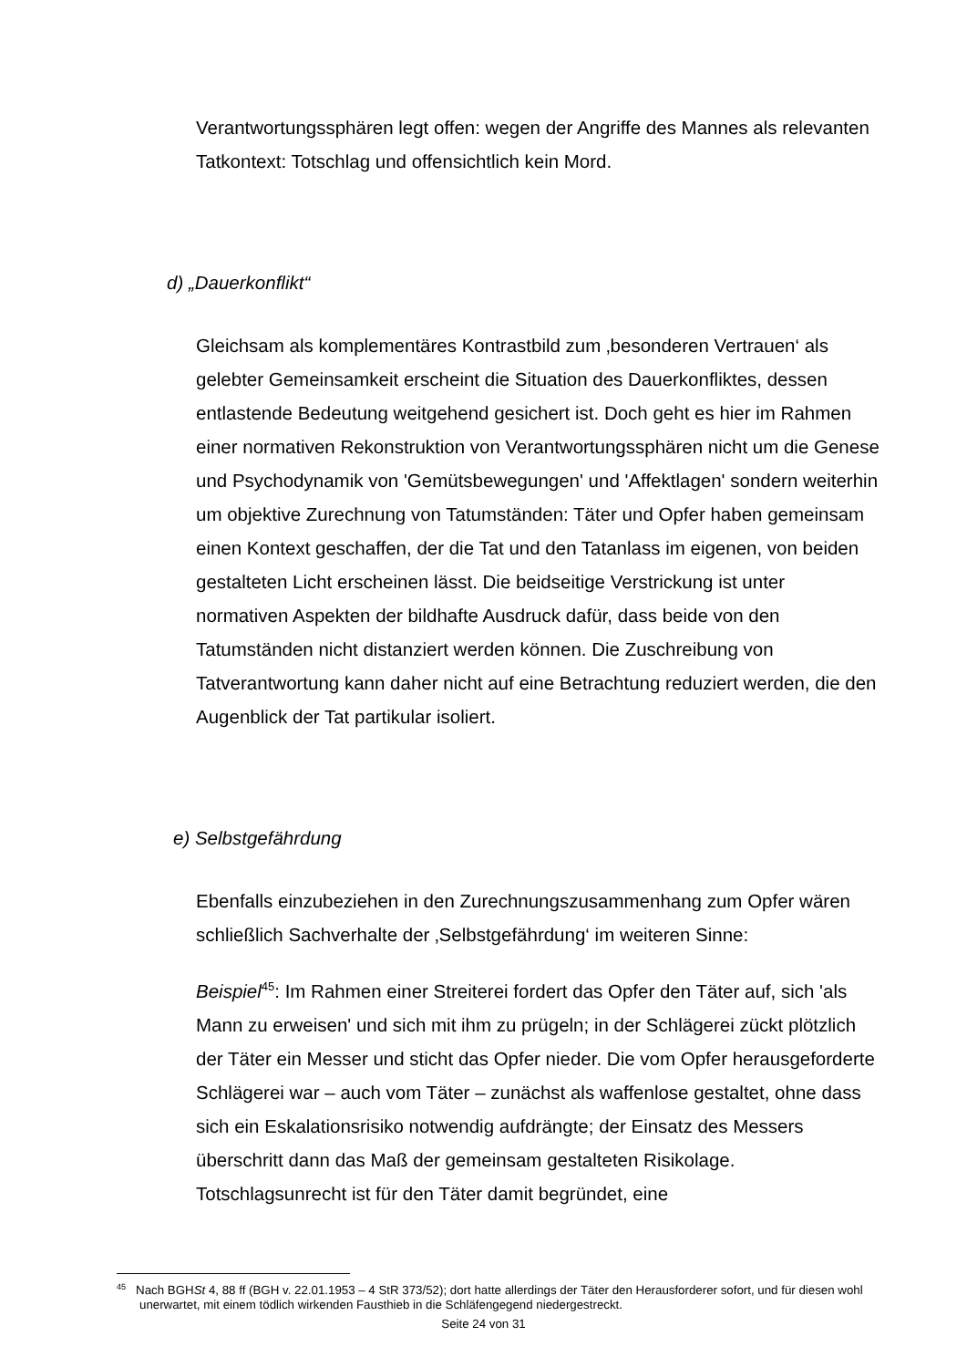Verantwortungssphären legt offen: wegen der Angriffe des Mannes als relevanten Tatkontext: Totschlag und offensichtlich kein Mord.
d) „Dauerkonflikt“
Gleichsam als komplementäres Kontrastbild zum ‚besonderen Vertrauen‘ als gelebter Gemeinsamkeit erscheint die Situation des Dauerkonfliktes, dessen entlastende Bedeutung weitgehend gesichert ist. Doch geht es hier im Rahmen einer normativen Rekonstruktion von Verantwortungssphären nicht um die Genese und Psychodynamik von 'Gemütsbewegungen' und 'Affektlagen' sondern weiterhin um objektive Zurechnung von Tatumständen: Täter und Opfer haben gemeinsam einen Kontext geschaffen, der die Tat und den Tatanlass im eigenen, von beiden gestalteten Licht erscheinen lässt. Die beidseitige Verstrickung ist unter normativen Aspekten der bildhafte Ausdruck dafür, dass beide von den Tatumständen nicht distanziert werden können. Die Zuschreibung von Tatverantwortung kann daher nicht auf eine Betrachtung reduziert werden, die den Augenblick der Tat partikular isoliert.
e) Selbstgefährdung
Ebenfalls einzubeziehen in den Zurechnungszusammenhang zum Opfer wären schließlich Sachverhalte der ‚Selbstgefährdung‘ im weiteren Sinne:
Beispiel<sup>45</sup>: Im Rahmen einer Streiterei fordert das Opfer den Täter auf, sich 'als Mann zu erweisen' und sich mit ihm zu prügeln; in der Schlägerei zückt plötzlich der Täter ein Messer und sticht das Opfer nieder. Die vom Opfer herausgeforderte Schlägerei war – auch vom Täter – zunächst als waffenlose gestaltet, ohne dass sich ein Eskalationsrisiko notwendig aufdrängte; der Einsatz des Messers überschritt dann das Maß der gemeinsam gestalteten Risikolage. Totschlagsunrecht ist für den Täter damit begründet, eine
<sup>45</sup> Nach BGHSt 4, 88 ff (BGH v. 22.01.1953 – 4 StR 373/52); dort hatte allerdings der Täter den Herausforderer sofort, und für diesen wohl unerwartet, mit einem tödlich wirkenden Fausthieb in die Schläfengegend niedergestreckt.
Seite 24 von 31